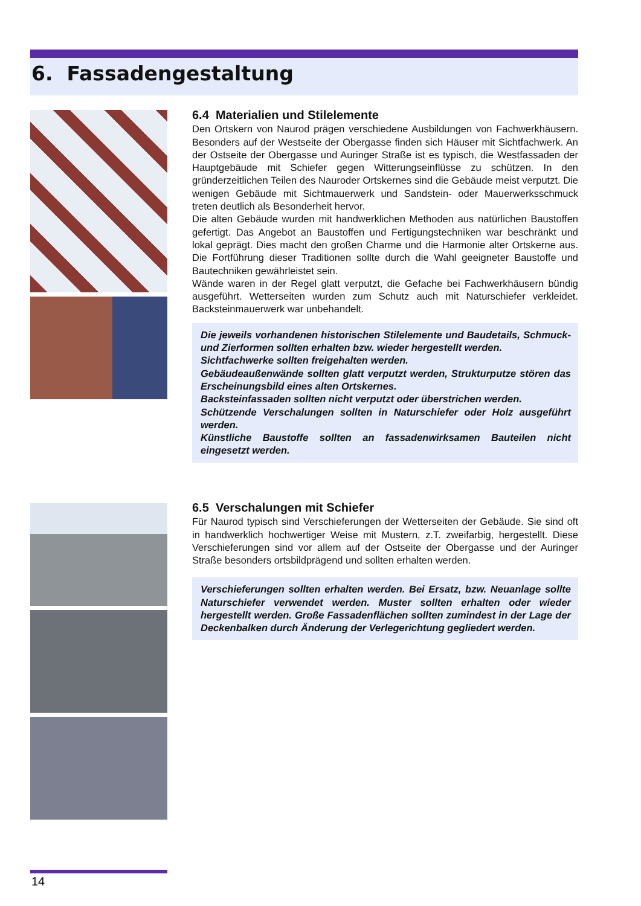6. Fassadengestaltung
6.4 Materialien und Stilelemente
Den Ortskern von Naurod prägen verschiedene Ausbildungen von Fachwerkhäusern. Besonders auf der Westseite der Obergasse finden sich Häuser mit Sichtfachwerk. An der Ostseite der Obergasse und Auringer Straße ist es typisch, die Westfassaden der Hauptgebäude mit Schiefer gegen Witterungseinflüsse zu schützen. In den gründerzeitlichen Teilen des Nauroder Ortskernes sind die Gebäude meist verputzt. Die wenigen Gebäude mit Sichtmauerwerk und Sandstein- oder Mauerwerksschmuck treten deutlich als Besonderheit hervor.
Die alten Gebäude wurden mit handwerklichen Methoden aus natürlichen Baustoffen gefertigt. Das Angebot an Baustoffen und Fertigungstechniken war beschränkt und lokal geprägt. Dies macht den großen Charme und die Harmonie alter Ortskerne aus. Die Fortführung dieser Traditionen sollte durch die Wahl geeigneter Baustoffe und Bautechniken gewährleistet sein.
Wände waren in der Regel glatt verputzt, die Gefache bei Fachwerkhäusern bündig ausgeführt. Wetterseiten wurden zum Schutz auch mit Naturschiefer verkleidet. Backsteinmauerwerk war unbehandelt.
Die jeweils vorhandenen historischen Stilelemente und Baudetails, Schmuck- und Zierformen sollten erhalten bzw. wieder hergestellt werden.
Sichtfachwerke sollten freigehalten werden.
Gebäudeaußenwände sollten glatt verputzt werden, Strukturputze stören das Erscheinungsbild eines alten Ortskernes.
Backsteinfassaden sollten nicht verputzt oder überstrichen werden.
Schützende Verschalungen sollten in Naturschiefer oder Holz ausgeführt werden.
Künstliche Baustoffe sollten an fassadenwirksamen Bauteilen nicht eingesetzt werden.
6.5 Verschalungen mit Schiefer
Für Naurod typisch sind Verschieferungen der Wetterseiten der Gebäude. Sie sind oft in handwerklich hochwertiger Weise mit Mustern, z.T. zweifarbig, hergestellt. Diese Verschieferungen sind vor allem auf der Ostseite der Obergasse und der Auringer Straße besonders ortsbildprägend und sollten erhalten werden.
Verschieferungen sollten erhalten werden. Bei Ersatz, bzw. Neuanlage sollte Naturschiefer verwendet werden. Muster sollten erhalten oder wieder hergestellt werden. Große Fassadenflächen sollten zumindest in der Lage der Deckenbalken durch Änderung der Verlegerichtung gegliedert werden.
14